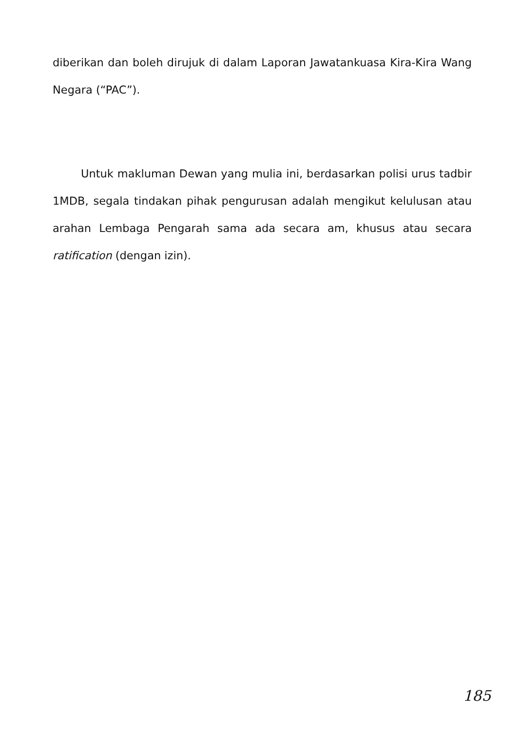diberikan dan boleh dirujuk di dalam Laporan Jawatankuasa Kira-Kira Wang Negara (“PAC”).
Untuk makluman Dewan yang mulia ini, berdasarkan polisi urus tadbir 1MDB, segala tindakan pihak pengurusan adalah mengikut kelulusan atau arahan Lembaga Pengarah sama ada secara am, khusus atau secara ratification (dengan izin).
185